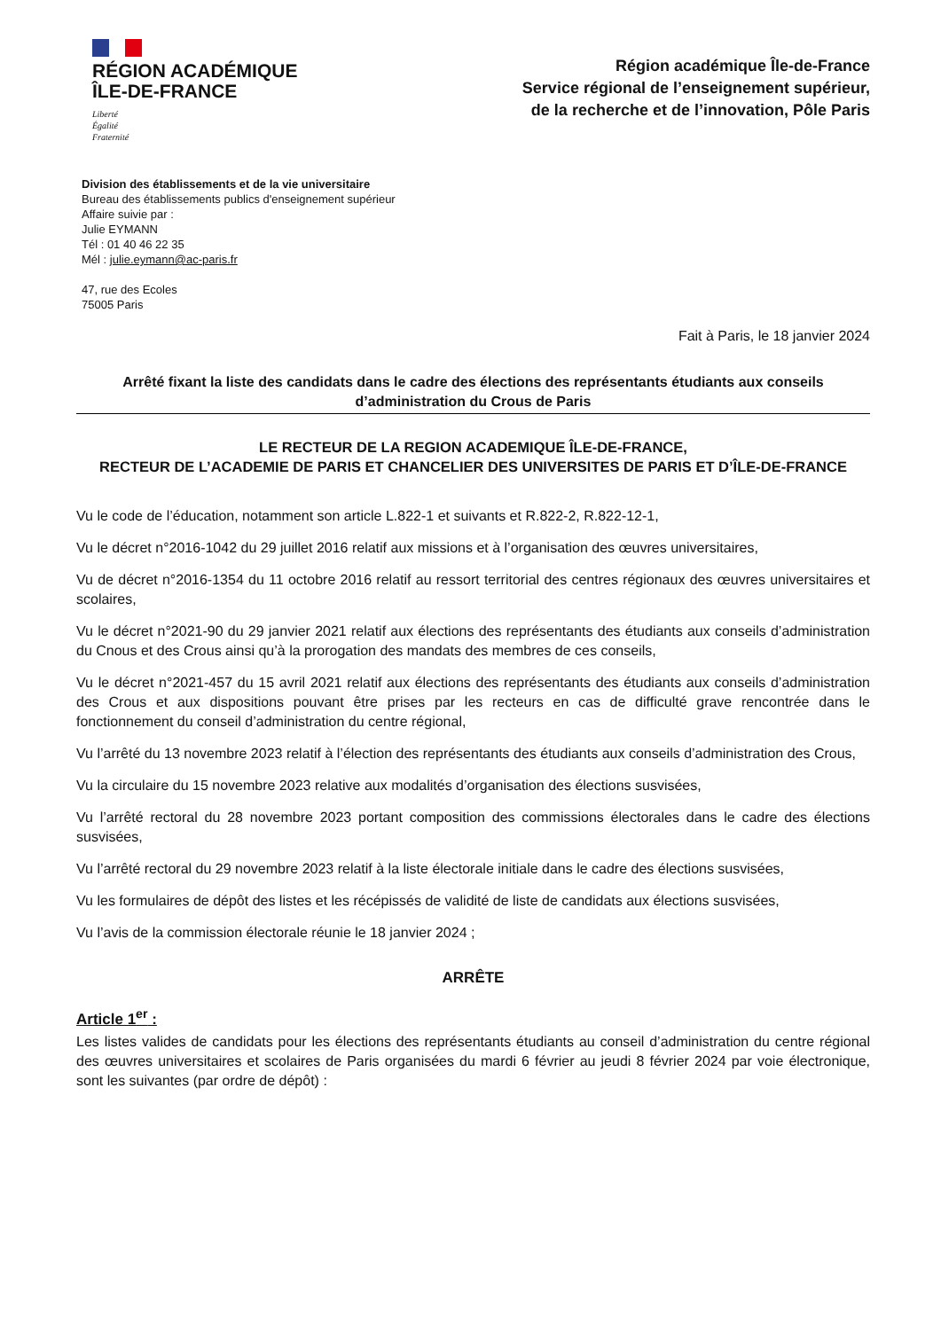RÉGION ACADÉMIQUE
ÎLE-DE-FRANCE
Liberté
Égalité
Fraternité
Région académique Île-de-France
Service régional de l’enseignement supérieur,
de la recherche et de l’innovation, Pôle Paris
Division des établissements et de la vie universitaire
Bureau des établissements publics d'enseignement supérieur
Affaire suivie par :
Julie EYMANN
Tél : 01 40 46 22 35
Mél : julie.eymann@ac-paris.fr
47, rue des Ecoles
75005 Paris
Fait à Paris, le 18 janvier 2024
Arrêté fixant la liste des candidats dans le cadre des élections des représentants étudiants aux conseils d’administration du Crous de Paris
LE RECTEUR DE LA REGION ACADEMIQUE ÎLE-DE-FRANCE,
RECTEUR DE L’ACADEMIE DE PARIS ET CHANCELIER DES UNIVERSITES DE PARIS ET D’ÎLE-DE-FRANCE
Vu le code de l’éducation, notamment son article L.822-1 et suivants et R.822-2, R.822-12-1,
Vu le décret n°2016-1042 du 29 juillet 2016 relatif aux missions et à l’organisation des œuvres universitaires,
Vu de décret n°2016-1354 du 11 octobre 2016 relatif au ressort territorial des centres régionaux des œuvres universitaires et scolaires,
Vu le décret n°2021-90 du 29 janvier 2021 relatif aux élections des représentants des étudiants aux conseils d’administration du Cnous et des Crous ainsi qu’à la prorogation des mandats des membres de ces conseils,
Vu le décret n°2021-457 du 15 avril 2021 relatif aux élections des représentants des étudiants aux conseils d’administration des Crous et aux dispositions pouvant être prises par les recteurs en cas de difficulté grave rencontrée dans le fonctionnement du conseil d’administration du centre régional,
Vu l’arrêté du 13 novembre 2023 relatif à l’élection des représentants des étudiants aux conseils d’administration des Crous,
Vu la circulaire du 15 novembre 2023 relative aux modalités d’organisation des élections susvisées,
Vu l’arrêté rectoral du 28 novembre 2023 portant composition des commissions électorales dans le cadre des élections susvisées,
Vu l’arrêté rectoral du 29 novembre 2023 relatif à la liste électorale initiale dans le cadre des élections susvisées,
Vu les formulaires de dépôt des listes et les récépissés de validité de liste de candidats aux élections susvisées,
Vu l’avis de la commission électorale réunie le 18 janvier 2024 ;
ARRÊTE
Article 1<sup>er</sup> :
Les listes valides de candidats pour les élections des représentants étudiants au conseil d’administration du centre régional des œuvres universitaires et scolaires de Paris organisées du mardi 6 février au jeudi 8 février 2024 par voie électronique, sont les suivantes (par ordre de dépôt) :